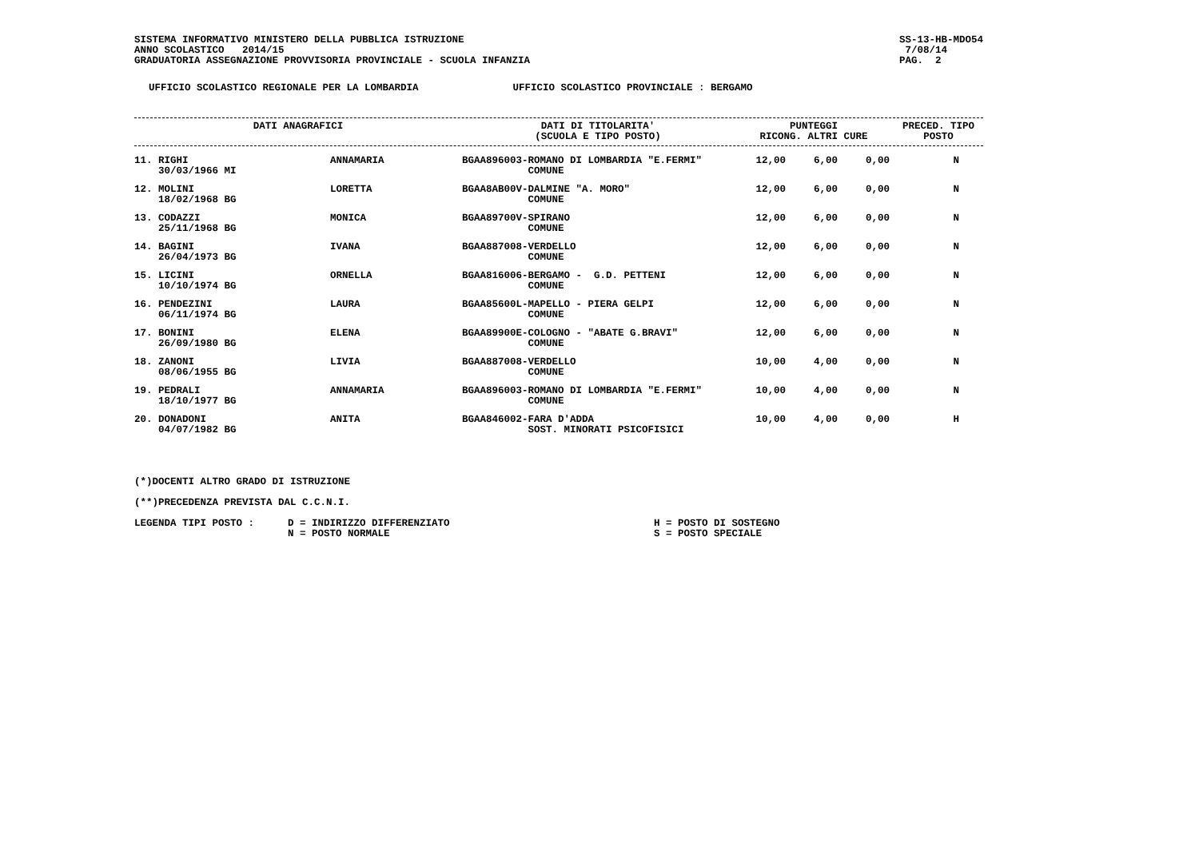SISTEMA INFORMATIVO MINISTERO DELLA PUBBLICA ISTRUZIONE
ANNO SCOLASTICO 2014/15
GRADUATORIA ASSEGNAZIONE PROVVISORIA PROVINCIALE - SCUOLA INFANZIA
SS-13-HB-MDO54
7/08/14
PAG. 2
UFFICIO SCOLASTICO REGIONALE PER LA LOMBARDIA
UFFICIO SCOLASTICO PROVINCIALE : BERGAMO
| DATI ANAGRAFICI | DATI DI TITOLARITA' (SCUOLA E TIPO POSTO) | PUNTEGGI RICONG. ALTRI CURE | PRECED. TIPO POSTO |
| --- | --- | --- | --- |
| 11. RIGHI 30/03/1966 MI | ANNAMARIA | BGAA896003-ROMANO DI LOMBARDIA "E.FERMI" COMUNE | 12,00 | 6,00 | 0,00 | N |
| 12. MOLINI 18/02/1968 BG | LORETTA | BGAA8AB00V-DALMINE "A. MORO" COMUNE | 12,00 | 6,00 | 0,00 | N |
| 13. CODAZZI 25/11/1968 BG | MONICA | BGAA89700V-SPIRANO COMUNE | 12,00 | 6,00 | 0,00 | N |
| 14. BAGINI 26/04/1973 BG | IVANA | BGAA887008-VERDELLO COMUNE | 12,00 | 6,00 | 0,00 | N |
| 15. LICINI 10/10/1974 BG | ORNELLA | BGAA816006-BERGAMO - G.D. PETTENI COMUNE | 12,00 | 6,00 | 0,00 | N |
| 16. PENDEZINI 06/11/1974 BG | LAURA | BGAA85600L-MAPELLO - PIERA GELPI COMUNE | 12,00 | 6,00 | 0,00 | N |
| 17. BONINI 26/09/1980 BG | ELENA | BGAA89900E-COLOGNO - "ABATE G.BRAVI" COMUNE | 12,00 | 6,00 | 0,00 | N |
| 18. ZANONI 08/06/1955 BG | LIVIA | BGAA887008-VERDELLO COMUNE | 10,00 | 4,00 | 0,00 | N |
| 19. PEDRALI 18/10/1977 BG | ANNAMARIA | BGAA896003-ROMANO DI LOMBARDIA "E.FERMI" COMUNE | 10,00 | 4,00 | 0,00 | N |
| 20. DONADONI 04/07/1982 BG | ANITA | BGAA846002-FARA D'ADDA SOST. MINORATI PSICOFISICI | 10,00 | 4,00 | 0,00 | H |
(*)DOCENTI ALTRO GRADO DI ISTRUZIONE
(**)PRECEDENZA PREVISTA DAL C.C.N.I.
LEGENDA TIPI POSTO : D = INDIRIZZO DIFFERENZIATO
N = POSTO NORMALE
H = POSTO DI SOSTEGNO
S = POSTO SPECIALE